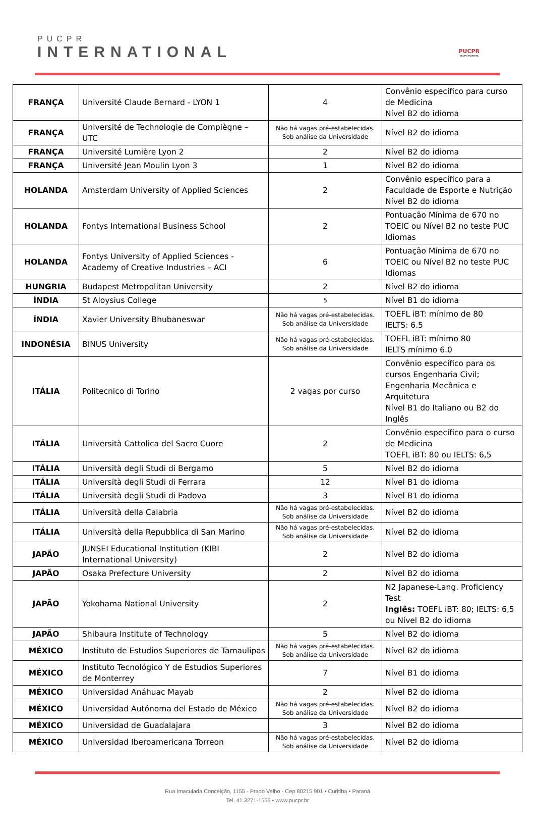PUCPR
INTERNATIONAL
PUCPR
GRUPO MARISTA
| FRANÇA | Université Claude Bernard - LYON 1 | 4 | Convênio específico para curso de Medicina Nível B2 do idioma |
| FRANÇA | Université de Technologie de Compiègne – UTC | Não há vagas pré-estabelecidas. Sob análise da Universidade | Nível B2 do idioma |
| FRANÇA | Université Lumière Lyon 2 | 2 | Nível B2 do idioma |
| FRANÇA | Université Jean Moulin Lyon 3 | 1 | Nível B2 do idioma |
| HOLANDA | Amsterdam University of Applied Sciences | 2 | Convênio específico para a Faculdade de Esporte e Nutrição Nível B2 do idioma |
| HOLANDA | Fontys International Business School | 2 | Pontuação Mínima de 670 no TOEIC ou Nível B2 no teste PUC Idiomas |
| HOLANDA | Fontys University of Applied Sciences - Academy of Creative Industries – ACI | 6 | Pontuação Mínima de 670 no TOEIC ou Nível B2 no teste PUC Idiomas |
| HUNGRIA | Budapest Metropolitan University | 2 | Nível B2 do idioma |
| ÍNDIA | St Aloysius College | 5 | Nível B1 do idioma |
| ÍNDIA | Xavier University Bhubaneswar | Não há vagas pré-estabelecidas. Sob análise da Universidade | TOEFL iBT: mínimo de 80 IELTS: 6.5 |
| INDONÉSIA | BINUS University | Não há vagas pré-estabelecidas. Sob análise da Universidade | TOEFL iBT: mínimo 80 IELTS mínimo 6.0 |
| ITÁLIA | Politecnico di Torino | 2 vagas por curso | Convênio específico para os cursos Engenharia Civil; Engenharia Mecânica e Arquitetura Nível B1 do Italiano ou B2 do Inglês |
| ITÁLIA | Università Cattolica del Sacro Cuore | 2 | Convênio específico para o curso de Medicina TOEFL iBT: 80 ou IELTS: 6,5 |
| ITÁLIA | Università degli Studi di Bergamo | 5 | Nível B2 do idioma |
| ITÁLIA | Università degli Studi di Ferrara | 12 | Nível B1 do idioma |
| ITÁLIA | Università degli Studi di Padova | 3 | Nível B1 do idioma |
| ITÁLIA | Università della Calabria | Não há vagas pré-estabelecidas. Sob análise da Universidade | Nível B2 do idioma |
| ITÁLIA | Università della Repubblica di San Marino | Não há vagas pré-estabelecidas. Sob análise da Universidade | Nível B2 do idioma |
| JAPÃO | JUNSEI Educational Institution (KIBI International University) | 2 | Nível B2 do idioma |
| JAPÃO | Osaka Prefecture University | 2 | Nível B2 do idioma |
| JAPÃO | Yokohama National University | 2 | N2 Japanese-Lang. Proficiency Test Inglês: TOEFL iBT: 80; IELTS: 6,5 ou Nível B2 do idioma |
| JAPÃO | Shibaura Institute of Technology | 5 | Nível B2 do idioma |
| MÉXICO | Instituto de Estudios Superiores de Tamaulipas | Não há vagas pré-estabelecidas. Sob análise da Universidade | Nível B2 do idioma |
| MÉXICO | Instituto Tecnológico Y de Estudios Superiores de Monterrey | 7 | Nível B1 do idioma |
| MÉXICO | Universidad Anáhuac Mayab | 2 | Nível B2 do idioma |
| MÉXICO | Universidad Autónoma del Estado de México | Não há vagas pré-estabelecidas. Sob análise da Universidade | Nível B2 do idioma |
| MÉXICO | Universidad de Guadalajara | 3 | Nível B2 do idioma |
| MÉXICO | Universidad Iberoamericana Torreon | Não há vagas pré-estabelecidas. Sob análise da Universidade | Nível B2 do idioma |
Rua Imaculada Conceição, 1155 - Prado Velho - Cep 80215 901 • Curitiba • Paraná
Tel. 41 3271-1555 • www.pucpr.br